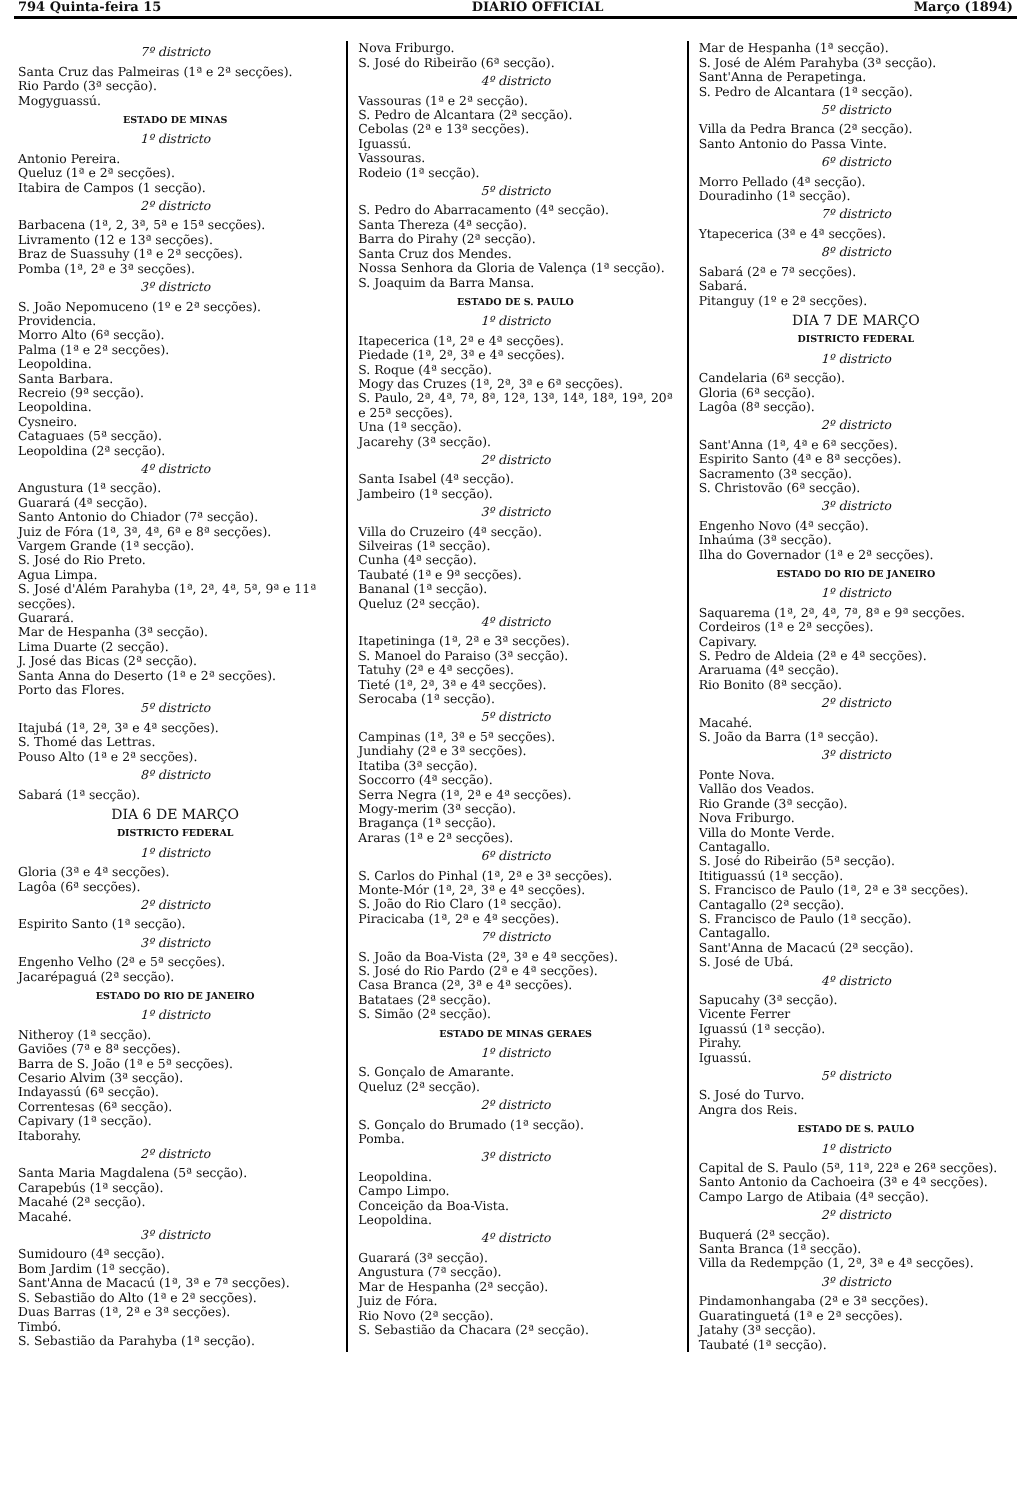794 Quinta-feira 15 DIARIO OFFICIAL Março (1894)
7º districto
Santa Cruz das Palmeiras (1ª e 2ª secções).
Rio Pardo (3ª secção).
Mogyguassú.
ESTADO DE MINAS
1º districto
Antonio Pereira.
Queluz (1ª e 2ª secções).
Itabira de Campos (1 secção).
2º districto
Barbacena (1ª, 2, 3ª, 5ª e 15ª secções).
Livramento (12 e 13ª secções).
Braz de Suassuhy (1ª e 2ª secções).
Pomba (1ª, 2ª e 3ª secções).
3º districto
S. João Nepomuceno (1º e 2ª secções).
Providencia.
Morro Alto (6ª secção).
Palma (1ª e 2ª secções).
Leopoldina.
Santa Barbara.
Recreio (9ª secção).
Leopoldina.
Cysneiro.
Cataguaes (5ª secção).
Leopoldina (2ª secção).
4º districto
Angustura (1ª secção).
Guarará (4ª secção).
Santo Antonio do Chiador (7ª secção).
Juiz de Fóra (1ª, 3ª, 4ª, 6ª e 8ª secções).
Vargem Grande (1ª secção).
S. José do Rio Preto.
Agua Limpa.
S. José d'Além Parahyba (1ª, 2ª, 4ª, 5ª, 9ª e 11ª secções).
Guarará.
Mar de Hespanha (3ª secção).
Lima Duarte (2 secção).
J. José das Bicas (2ª secção).
Santa Anna do Deserto (1ª e 2ª secções).
Porto das Flores.
5º districto
Itajubá (1ª, 2ª, 3ª e 4ª secções).
S. Thomé das Lettras.
Pouso Alto (1ª e 2ª secções).
8º districto
Sabará (1ª secção).
DIA 6 DE MARÇO
DISTRICTO FEDERAL
1º districto
Gloria (3ª e 4ª secções).
Lagôa (6ª secções).
2º districto
Espirito Santo (1ª secção).
3º districto
Engenho Velho (2ª e 5ª secções).
Jacarépaguá (2ª secção).
ESTADO DO RIO DE JANEIRO
1º districto
Nitheroy (1ª secção).
Gaviões (7ª e 8ª secções).
Barra de S. João (1ª e 5ª secções).
Cesario Alvim (3ª secção).
Indayassú (6ª secção).
Correntesas (6ª secção).
Capivary (1ª secção).
Itaborahy.
2º districto
Santa Maria Magdalena (5ª secção).
Carapebús (1ª secção).
Macahé (2ª secção).
Macahé.
3º districto
Sumidouro (4ª secção).
Bom Jardim (1ª secção).
Sant'Anna de Macacú (1ª, 3ª e 7ª secções).
S. Sebastião do Alto (1ª e 2ª secções).
Duas Barras (1ª, 2ª e 3ª secções).
Timbó.
S. Sebastião da Parahyba (1ª secção).
Nova Friburgo.
S. José do Ribeirão (6ª secção).
4º districto
Vassouras (1ª e 2ª secção).
S. Pedro de Alcantara (2ª secção).
Cebolas (2ª e 13ª secções).
Iguassú.
Vassouras.
Rodeio (1ª secção).
5º districto
S. Pedro do Abarracamento (4ª secção).
Santa Thereza (4ª secção).
Barra do Pirahy (2ª secção).
Santa Cruz dos Mendes.
Nossa Senhora da Gloria de Valença (1ª secção).
S. Joaquim da Barra Mansa.
ESTADO DE S. PAULO
1º districto
Itapecerica (1ª, 2ª e 4ª secções).
Piedade (1ª, 2ª, 3ª e 4ª secções).
S. Roque (4ª secção).
Mogy das Cruzes (1ª, 2ª, 3ª e 6ª secções).
S. Paulo, 2ª, 4ª, 7ª, 8ª, 12ª, 13ª, 14ª, 18ª, 19ª, 20ª e 25ª secções).
Una (1ª secção).
Jacarehy (3ª secção).
2º districto
Santa Isabel (4ª secção).
Jambeiro (1ª secção).
3º districto
Villa do Cruzeiro (4ª secção).
Silveiras (1ª secção).
Cunha (4ª secção).
Taubaté (1ª e 9ª secções).
Bananal (1ª secção).
Queluz (2ª secção).
4º districto
Itapetininga (1ª, 2ª e 3ª secções).
S. Manoel do Paraiso (3ª secção).
Tatuhy (2ª e 4ª secções).
Tieté (1ª, 2ª, 3ª e 4ª secções).
Serocaba (1ª secção).
5º districto
Campinas (1ª, 3ª e 5ª secções).
Jundiahy (2ª e 3ª secções).
Itatiba (3ª secção).
Soccorro (4ª secção).
Serra Negra (1ª, 2ª e 4ª secções).
Mogy-merim (3ª secção).
Bragança (1ª secção).
Araras (1ª e 2ª secções).
6º districto
S. Carlos do Pinhal (1ª, 2ª e 3ª secções).
Monte-Mór (1ª, 2ª, 3ª e 4ª secções).
S. João do Rio Claro (1ª secção).
Piracicaba (1ª, 2ª e 4ª secções).
7º districto
S. João da Boa-Vista (2ª, 3ª e 4ª secções).
S. José do Rio Pardo (2ª e 4ª secções).
Casa Branca (2ª, 3ª e 4ª secções).
Batataes (2ª secção).
S. Simão (2ª secção).
ESTADO DE MINAS GERAES
1º districto
S. Gonçalo de Amarante.
Queluz (2ª secção).
2º districto
S. Gonçalo do Brumado (1ª secção).
Pomba.
3º districto
Leopoldina.
Campo Limpo.
Conceição da Boa-Vista.
Leopoldina.
4º districto
Guarará (3ª secção).
Angustura (7ª secção).
Mar de Hespanha (2ª secção).
Juiz de Fóra.
Rio Novo (2ª secção).
S. Sebastião da Chacara (2ª secção).
Mar de Hespanha (1ª secção).
S. José de Além Parahyba (3ª secção).
Sant'Anna de Perapetinga.
S. Pedro de Alcantara (1ª secção).
5º districto
Villa da Pedra Branca (2ª secção).
Santo Antonio do Passa Vinte.
6º districto
Morro Pellado (4ª secção).
Douradinho (1ª secção).
7º districto
Ytapecerica (3ª e 4ª secções).
8º districto
Sabará (2ª e 7ª secções).
Sabará.
Pitanguy (1º e 2ª secções).
DIA 7 DE MARÇO
DISTRICTO FEDERAL
1º districto
Candelaria (6ª secção).
Gloria (6ª secção).
Lagôa (8ª secção).
2º districto
Sant'Anna (1ª, 4ª e 6ª secções).
Espirito Santo (4ª e 8ª secções).
Sacramento (3ª secção).
S. Christovão (6ª secção).
3º districto
Engenho Novo (4ª secção).
Inhaúma (3ª secção).
Ilha do Governador (1ª e 2ª secções).
ESTADO DO RIO DE JANEIRO
1º districto
Saquarema (1ª, 2ª, 4ª, 7ª, 8ª e 9ª secções.
Cordeiros (1ª e 2ª secções).
Capivary.
S. Pedro de Aldeia (2ª e 4ª secções).
Araruama (4ª secção).
Rio Bonito (8ª secção).
2º districto
Macahé.
S. João da Barra (1ª secção).
3º districto
Ponte Nova.
Vallão dos Veados.
Rio Grande (3ª secção).
Nova Friburgo.
Villa do Monte Verde.
Cantagallo.
S. José do Ribeirão (5ª secção).
Ititiguassú (1ª secção).
S. Francisco de Paulo (1ª, 2ª e 3ª secções).
Cantagallo (2ª secção).
S. Francisco de Paulo (1ª secção).
Cantagallo.
Sant'Anna de Macacú (2ª secção).
S. José de Ubá.
4º districto
Sapucahy (3ª secção).
Vicente Ferrer
Iguassú (1ª secção).
Pirahy.
Iguassú.
5º districto
S. José do Turvo.
Angra dos Reis.
ESTADO DE S. PAULO
1º districto
Capital de S. Paulo (5ª, 11ª, 22ª e 26ª secções).
Santo Antonio da Cachoeira (3ª e 4ª secções).
Campo Largo de Atibaia (4ª secção).
2º districto
Buquerá (2ª secção).
Santa Branca (1ª secção).
Villa da Redempção (1, 2ª, 3ª e 4ª secções).
3º districto
Pindamonhangaba (2ª e 3ª secções).
Guaratinguetá (1ª e 2ª secções).
Jatahy (3ª secção).
Taubaté (1ª secção).